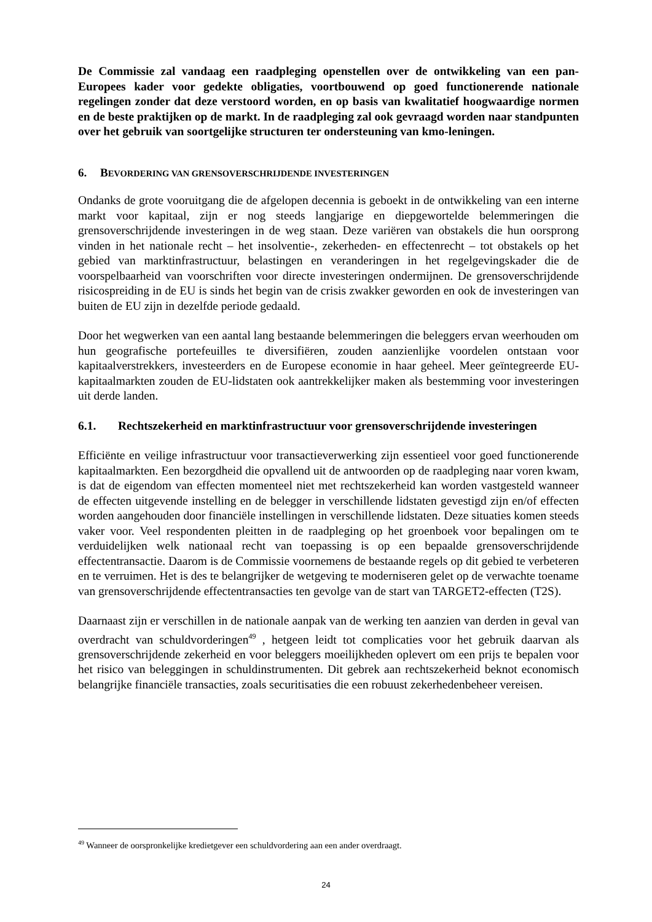De Commissie zal vandaag een raadpleging openstellen over de ontwikkeling van een pan-Europees kader voor gedekte obligaties, voortbouwend op goed functionerende nationale regelingen zonder dat deze verstoord worden, en op basis van kwalitatief hoogwaardige normen en de beste praktijken op de markt. In de raadpleging zal ook gevraagd worden naar standpunten over het gebruik van soortgelijke structuren ter ondersteuning van kmo-leningen.
6. BEVORDERING VAN GRENSOVERSCHRIJDENDE INVESTERINGEN
Ondanks de grote vooruitgang die de afgelopen decennia is geboekt in de ontwikkeling van een interne markt voor kapitaal, zijn er nog steeds langjarige en diepgewortelde belemmeringen die grensoverschrijdende investeringen in de weg staan. Deze variëren van obstakels die hun oorsprong vinden in het nationale recht – het insolventie-, zekerheden- en effectenrecht – tot obstakels op het gebied van marktinfrastructuur, belastingen en veranderingen in het regelgevingskader die de voorspelbaarheid van voorschriften voor directe investeringen ondermijnen. De grensoverschrijdende risicospreiding in de EU is sinds het begin van de crisis zwakker geworden en ook de investeringen van buiten de EU zijn in dezelfde periode gedaald.
Door het wegwerken van een aantal lang bestaande belemmeringen die beleggers ervan weerhouden om hun geografische portefeuilles te diversifiëren, zouden aanzienlijke voordelen ontstaan voor kapitaalverstrekkers, investeerders en de Europese economie in haar geheel. Meer geïntegreerde EU-kapitaalmarkten zouden de EU-lidstaten ook aantrekkelijker maken als bestemming voor investeringen uit derde landen.
6.1. Rechtszekerheid en marktinfrastructuur voor grensoverschrijdende investeringen
Efficiënte en veilige infrastructuur voor transactieverwerking zijn essentieel voor goed functionerende kapitaalmarkten. Een bezorgdheid die opvallend uit de antwoorden op de raadpleging naar voren kwam, is dat de eigendom van effecten momenteel niet met rechtszekerheid kan worden vastgesteld wanneer de effecten uitgevende instelling en de belegger in verschillende lidstaten gevestigd zijn en/of effecten worden aangehouden door financiële instellingen in verschillende lidstaten. Deze situaties komen steeds vaker voor. Veel respondenten pleitten in de raadpleging op het groenboek voor bepalingen om te verduidelijken welk nationaal recht van toepassing is op een bepaalde grensoverschrijdende effectentransactie. Daarom is de Commissie voornemens de bestaande regels op dit gebied te verbeteren en te verruimen. Het is des te belangrijker de wetgeving te moderniseren gelet op de verwachte toename van grensoverschrijdende effectentransacties ten gevolge van de start van TARGET2-effecten (T2S).
Daarnaast zijn er verschillen in de nationale aanpak van de werking ten aanzien van derden in geval van overdracht van schuldvorderingen<sup>49</sup> , hetgeen leidt tot complicaties voor het gebruik daarvan als grensoverschrijdende zekerheid en voor beleggers moeilijkheden oplevert om een prijs te bepalen voor het risico van beleggingen in schuldinstrumenten. Dit gebrek aan rechtszekerheid beknot economisch belangrijke financiële transacties, zoals securitisaties die een robuust zekerhedenbeheer vereisen.
<sup>49</sup> Wanneer de oorspronkelijke kredietgever een schuldvordering aan een ander overdraagt.
24